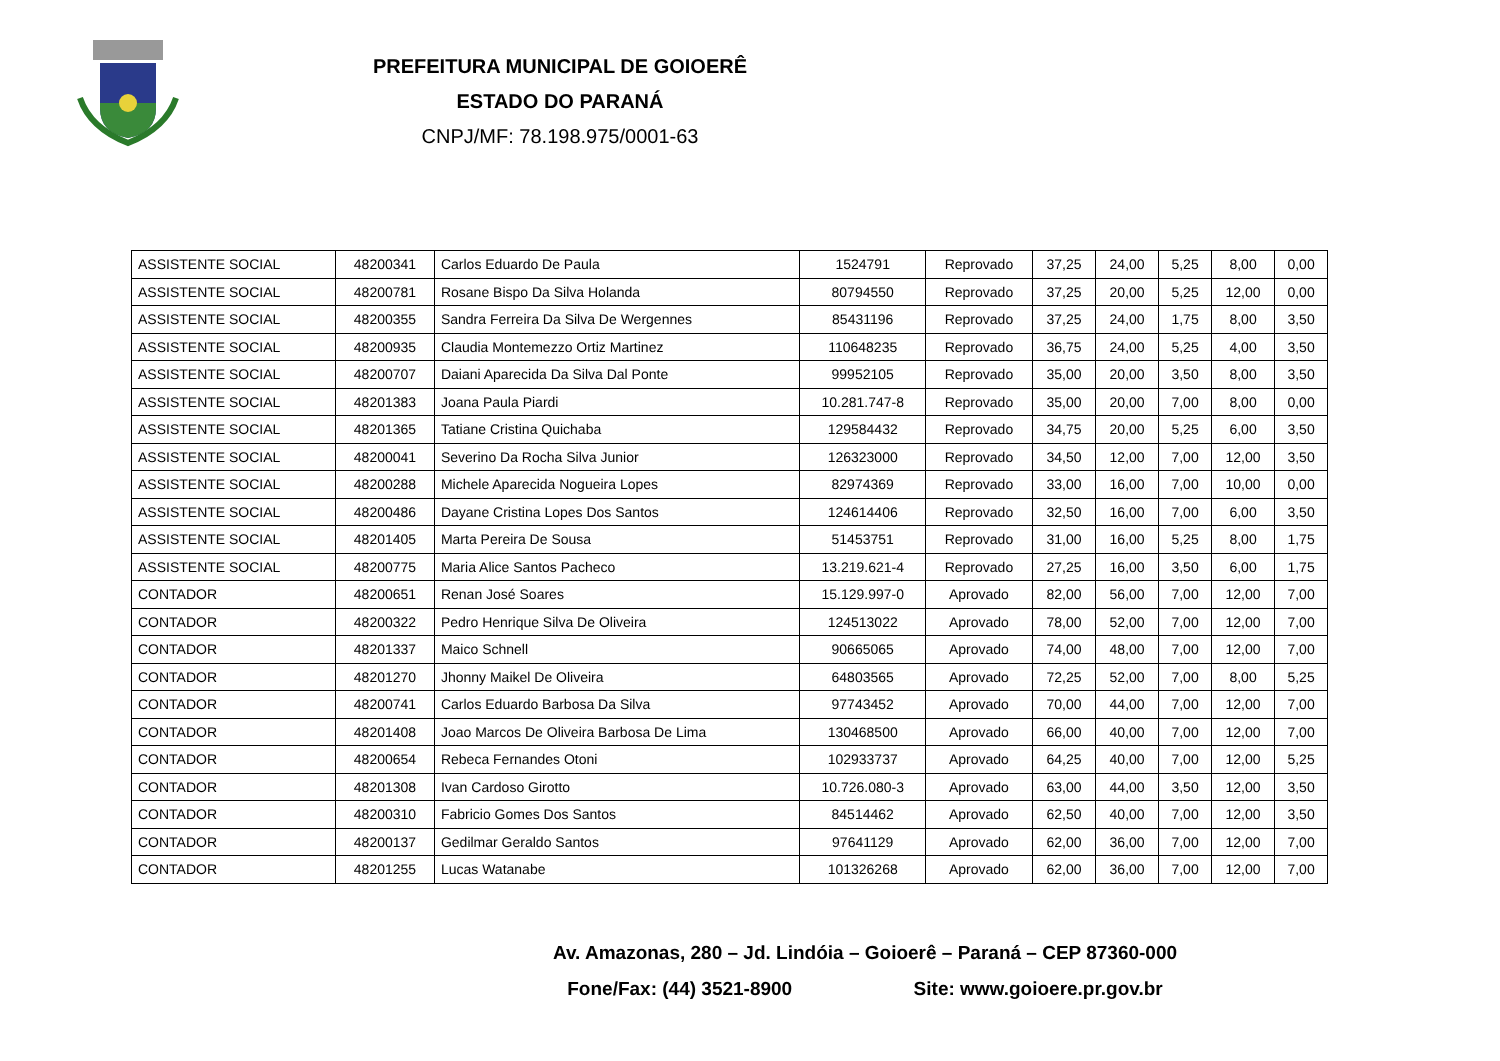PREFEITURA MUNICIPAL DE GOIOERÊ
ESTADO DO PARANÁ
CNPJ/MF: 78.198.975/0001-63
| ASSISTENTE SOCIAL | 48200341 | Carlos Eduardo De Paula | 1524791 | Reprovado | 37,25 | 24,00 | 5,25 | 8,00 | 0,00 |
| ASSISTENTE SOCIAL | 48200781 | Rosane Bispo Da Silva Holanda | 80794550 | Reprovado | 37,25 | 20,00 | 5,25 | 12,00 | 0,00 |
| ASSISTENTE SOCIAL | 48200355 | Sandra Ferreira Da Silva De Wergennes | 85431196 | Reprovado | 37,25 | 24,00 | 1,75 | 8,00 | 3,50 |
| ASSISTENTE SOCIAL | 48200935 | Claudia Montemezzo Ortiz Martinez | 110648235 | Reprovado | 36,75 | 24,00 | 5,25 | 4,00 | 3,50 |
| ASSISTENTE SOCIAL | 48200707 | Daiani Aparecida Da Silva Dal Ponte | 99952105 | Reprovado | 35,00 | 20,00 | 3,50 | 8,00 | 3,50 |
| ASSISTENTE SOCIAL | 48201383 | Joana Paula Piardi | 10.281.747-8 | Reprovado | 35,00 | 20,00 | 7,00 | 8,00 | 0,00 |
| ASSISTENTE SOCIAL | 48201365 | Tatiane Cristina Quichaba | 129584432 | Reprovado | 34,75 | 20,00 | 5,25 | 6,00 | 3,50 |
| ASSISTENTE SOCIAL | 48200041 | Severino Da Rocha Silva Junior | 126323000 | Reprovado | 34,50 | 12,00 | 7,00 | 12,00 | 3,50 |
| ASSISTENTE SOCIAL | 48200288 | Michele Aparecida Nogueira Lopes | 82974369 | Reprovado | 33,00 | 16,00 | 7,00 | 10,00 | 0,00 |
| ASSISTENTE SOCIAL | 48200486 | Dayane Cristina Lopes Dos Santos | 124614406 | Reprovado | 32,50 | 16,00 | 7,00 | 6,00 | 3,50 |
| ASSISTENTE SOCIAL | 48201405 | Marta Pereira De Sousa | 51453751 | Reprovado | 31,00 | 16,00 | 5,25 | 8,00 | 1,75 |
| ASSISTENTE SOCIAL | 48200775 | Maria Alice Santos Pacheco | 13.219.621-4 | Reprovado | 27,25 | 16,00 | 3,50 | 6,00 | 1,75 |
| CONTADOR | 48200651 | Renan José Soares | 15.129.997-0 | Aprovado | 82,00 | 56,00 | 7,00 | 12,00 | 7,00 |
| CONTADOR | 48200322 | Pedro Henrique Silva De Oliveira | 124513022 | Aprovado | 78,00 | 52,00 | 7,00 | 12,00 | 7,00 |
| CONTADOR | 48201337 | Maico Schnell | 90665065 | Aprovado | 74,00 | 48,00 | 7,00 | 12,00 | 7,00 |
| CONTADOR | 48201270 | Jhonny Maikel De Oliveira | 64803565 | Aprovado | 72,25 | 52,00 | 7,00 | 8,00 | 5,25 |
| CONTADOR | 48200741 | Carlos Eduardo Barbosa Da Silva | 97743452 | Aprovado | 70,00 | 44,00 | 7,00 | 12,00 | 7,00 |
| CONTADOR | 48201408 | Joao Marcos De Oliveira Barbosa De Lima | 130468500 | Aprovado | 66,00 | 40,00 | 7,00 | 12,00 | 7,00 |
| CONTADOR | 48200654 | Rebeca Fernandes Otoni | 102933737 | Aprovado | 64,25 | 40,00 | 7,00 | 12,00 | 5,25 |
| CONTADOR | 48201308 | Ivan Cardoso Girotto | 10.726.080-3 | Aprovado | 63,00 | 44,00 | 3,50 | 12,00 | 3,50 |
| CONTADOR | 48200310 | Fabricio Gomes Dos Santos | 84514462 | Aprovado | 62,50 | 40,00 | 7,00 | 12,00 | 3,50 |
| CONTADOR | 48200137 | Gedilmar Geraldo Santos | 97641129 | Aprovado | 62,00 | 36,00 | 7,00 | 12,00 | 7,00 |
| CONTADOR | 48201255 | Lucas Watanabe | 101326268 | Aprovado | 62,00 | 36,00 | 7,00 | 12,00 | 7,00 |
Av. Amazonas, 280 – Jd. Lindóia – Goioerê – Paraná – CEP 87360-000
Fone/Fax: (44) 3521-8900 Site: www.goioere.pr.gov.br